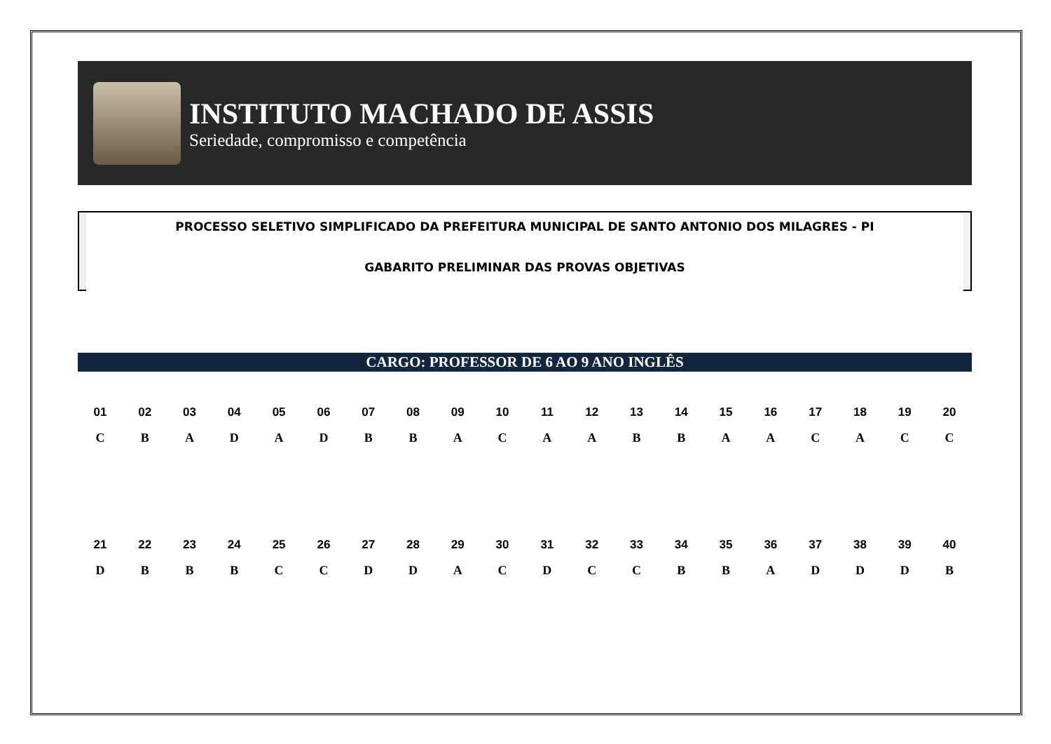INSTITUTO MACHADO DE ASSIS
Seriedade, compromisso e competência
PROCESSO SELETIVO SIMPLIFICADO DA PREFEITURA MUNICIPAL DE SANTO ANTONIO DOS MILAGRES - PI
GABARITO PRELIMINAR DAS PROVAS OBJETIVAS
CARGO: PROFESSOR DE 6 AO 9 ANO INGLÊS
| 01 | 02 | 03 | 04 | 05 | 06 | 07 | 08 | 09 | 10 | 11 | 12 | 13 | 14 | 15 | 16 | 17 | 18 | 19 | 20 |
| C | B | A | D | A | D | B | B | A | C | A | A | B | B | A | A | C | A | C | C |
| 21 | 22 | 23 | 24 | 25 | 26 | 27 | 28 | 29 | 30 | 31 | 32 | 33 | 34 | 35 | 36 | 37 | 38 | 39 | 40 |
| D | B | B | B | C | C | D | D | A | C | D | C | C | B | B | A | D | D | D | B |